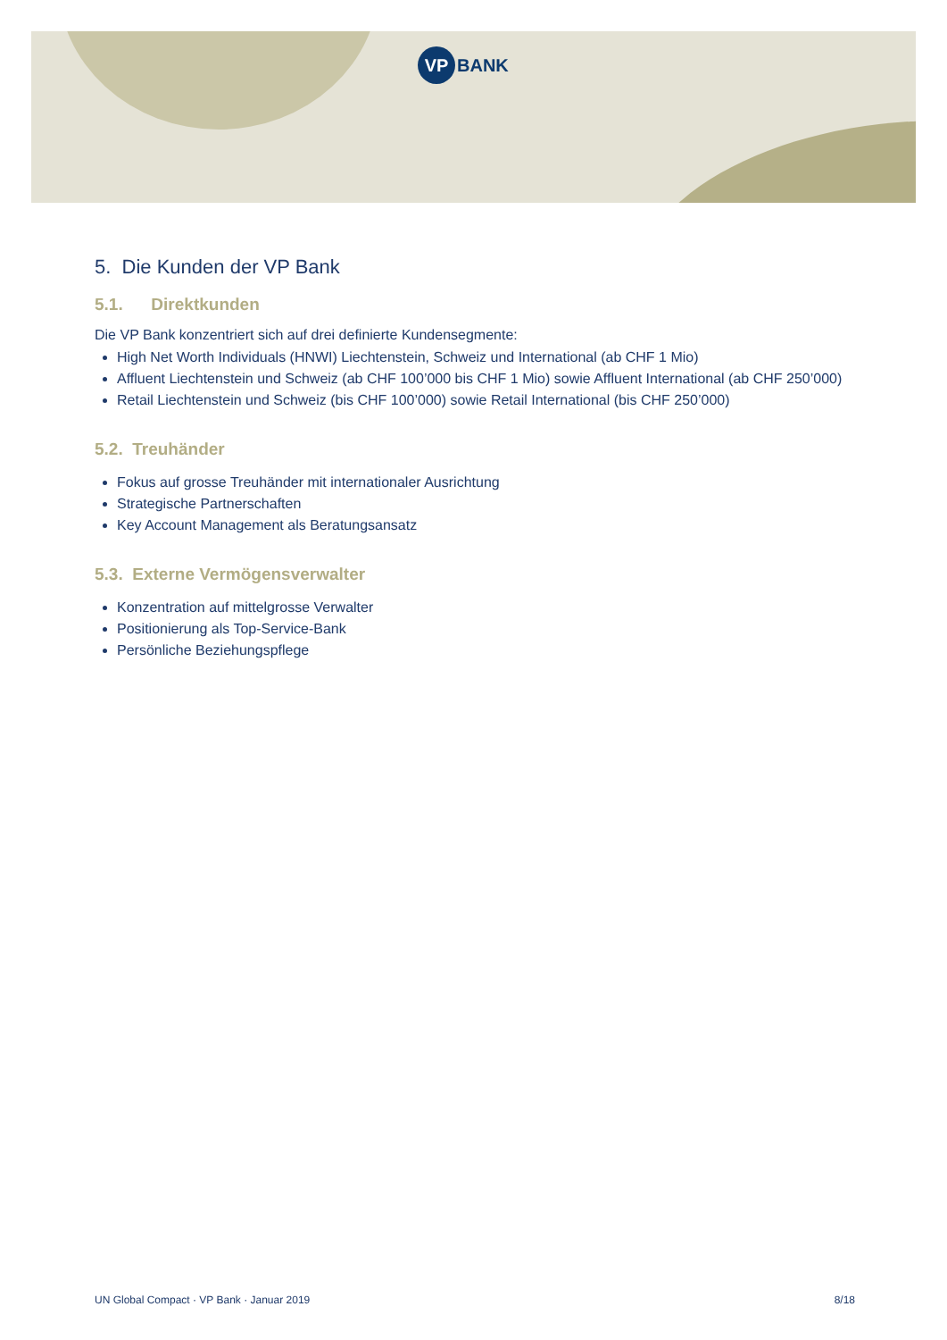VP
BANK
5. Die Kunden der VP Bank
5.1. Direktkunden
Die VP Bank konzentriert sich auf drei definierte Kundensegmente:
High Net Worth Individuals (HNWI) Liechtenstein, Schweiz und International (ab CHF 1 Mio)
Affluent Liechtenstein und Schweiz (ab CHF 100’000 bis CHF 1 Mio) sowie Affluent International (ab CHF 250’000)
Retail Liechtenstein und Schweiz (bis CHF 100’000) sowie Retail International (bis CHF 250’000)
5.2. Treuhänder
Fokus auf grosse Treuhänder mit internationaler Ausrichtung
Strategische Partnerschaften
Key Account Management als Beratungsansatz
5.3. Externe Vermögensverwalter
Konzentration auf mittelgrosse Verwalter
Positionierung als Top-Service-Bank
Persönliche Beziehungspflege
UN Global Compact · VP Bank · Januar 2019 8/18